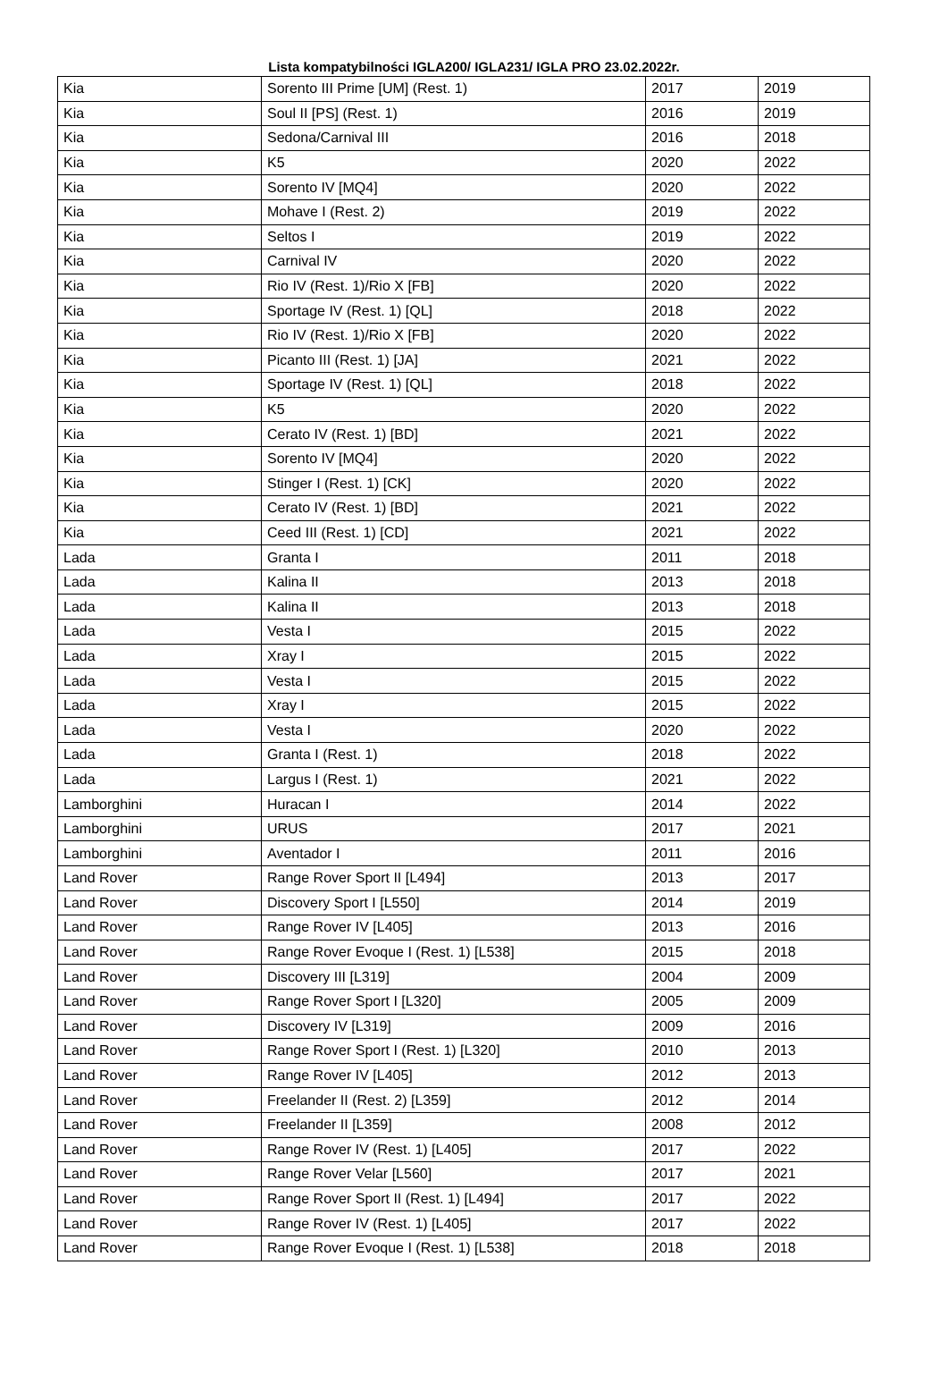Lista kompatybilności IGLA200/ IGLA231/ IGLA PRO 23.02.2022r.
| Kia | Sorento III Prime [UM] (Rest. 1) | 2017 | 2019 |
| Kia | Soul II [PS] (Rest. 1) | 2016 | 2019 |
| Kia | Sedona/Carnival III | 2016 | 2018 |
| Kia | K5 | 2020 | 2022 |
| Kia | Sorento IV [MQ4] | 2020 | 2022 |
| Kia | Mohave I (Rest. 2) | 2019 | 2022 |
| Kia | Seltos I | 2019 | 2022 |
| Kia | Carnival IV | 2020 | 2022 |
| Kia | Rio IV (Rest. 1)/Rio X [FB] | 2020 | 2022 |
| Kia | Sportage IV (Rest. 1) [QL] | 2018 | 2022 |
| Kia | Rio IV (Rest. 1)/Rio X [FB] | 2020 | 2022 |
| Kia | Picanto III (Rest. 1) [JA] | 2021 | 2022 |
| Kia | Sportage IV (Rest. 1) [QL] | 2018 | 2022 |
| Kia | K5 | 2020 | 2022 |
| Kia | Cerato IV (Rest. 1) [BD] | 2021 | 2022 |
| Kia | Sorento IV [MQ4] | 2020 | 2022 |
| Kia | Stinger I (Rest. 1) [CK] | 2020 | 2022 |
| Kia | Cerato IV (Rest. 1) [BD] | 2021 | 2022 |
| Kia | Ceed III (Rest. 1) [CD] | 2021 | 2022 |
| Lada | Granta I | 2011 | 2018 |
| Lada | Kalina II | 2013 | 2018 |
| Lada | Kalina II | 2013 | 2018 |
| Lada | Vesta I | 2015 | 2022 |
| Lada | Xray I | 2015 | 2022 |
| Lada | Vesta I | 2015 | 2022 |
| Lada | Xray I | 2015 | 2022 |
| Lada | Vesta I | 2020 | 2022 |
| Lada | Granta I (Rest. 1) | 2018 | 2022 |
| Lada | Largus I (Rest. 1) | 2021 | 2022 |
| Lamborghini | Huracan I | 2014 | 2022 |
| Lamborghini | URUS | 2017 | 2021 |
| Lamborghini | Aventador I | 2011 | 2016 |
| Land Rover | Range Rover Sport II [L494] | 2013 | 2017 |
| Land Rover | Discovery Sport I [L550] | 2014 | 2019 |
| Land Rover | Range Rover IV [L405] | 2013 | 2016 |
| Land Rover | Range Rover Evoque I (Rest. 1) [L538] | 2015 | 2018 |
| Land Rover | Discovery III [L319] | 2004 | 2009 |
| Land Rover | Range Rover Sport I [L320] | 2005 | 2009 |
| Land Rover | Discovery IV [L319] | 2009 | 2016 |
| Land Rover | Range Rover Sport I (Rest. 1) [L320] | 2010 | 2013 |
| Land Rover | Range Rover IV [L405] | 2012 | 2013 |
| Land Rover | Freelander II (Rest. 2) [L359] | 2012 | 2014 |
| Land Rover | Freelander II [L359] | 2008 | 2012 |
| Land Rover | Range Rover IV (Rest. 1) [L405] | 2017 | 2022 |
| Land Rover | Range Rover Velar [L560] | 2017 | 2021 |
| Land Rover | Range Rover Sport II (Rest. 1) [L494] | 2017 | 2022 |
| Land Rover | Range Rover IV (Rest. 1) [L405] | 2017 | 2022 |
| Land Rover | Range Rover Evoque I (Rest. 1) [L538] | 2018 | 2018 |